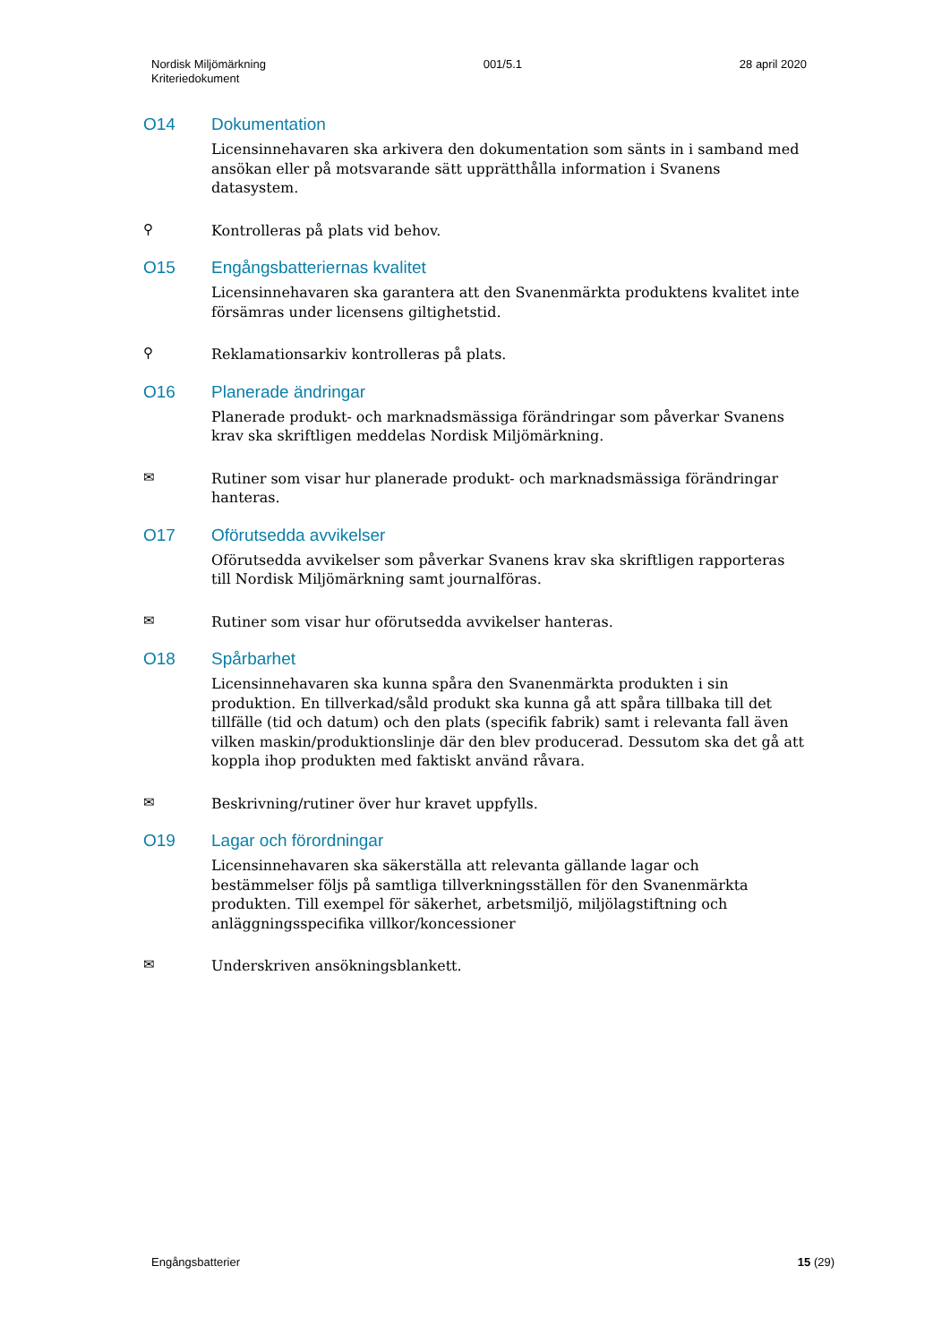Nordisk Miljömärkning
Kriteriedokument
001/5.1 28 april 2020
O14 Dokumentation
Licensinnehavaren ska arkivera den dokumentation som sänts in i samband med ansökan eller på motsvarande sätt upprätthålla information i Svanens datasystem.
⚲
Kontrolleras på plats vid behov.
O15 Engångsbatteriernas kvalitet
Licensinnehavaren ska garantera att den Svanenmärkta produktens kvalitet inte försämras under licensens giltighetstid.
⚲
Reklamationsarkiv kontrolleras på plats.
O16 Planerade ändringar
Planerade produkt- och marknadsmässiga förändringar som påverkar Svanens krav ska skriftligen meddelas Nordisk Miljömärkning.
✉
Rutiner som visar hur planerade produkt- och marknadsmässiga förändringar hanteras.
O17 Oförutsedda avvikelser
Oförutsedda avvikelser som påverkar Svanens krav ska skriftligen rapporteras till Nordisk Miljömärkning samt journalföras.
✉
Rutiner som visar hur oförutsedda avvikelser hanteras.
O18 Spårbarhet
Licensinnehavaren ska kunna spåra den Svanenmärkta produkten i sin produktion. En tillverkad/såld produkt ska kunna gå att spåra tillbaka till det tillfälle (tid och datum) och den plats (specifik fabrik) samt i relevanta fall även vilken maskin/produktionslinje där den blev producerad. Dessutom ska det gå att koppla ihop produkten med faktiskt använd råvara.
✉
Beskrivning/rutiner över hur kravet uppfylls.
O19 Lagar och förordningar
Licensinnehavaren ska säkerställa att relevanta gällande lagar och bestämmelser följs på samtliga tillverkningsställen för den Svanenmärkta produkten. Till exempel för säkerhet, arbetsmiljö, miljölagstiftning och anläggningsspecifika villkor/koncessioner
✉
Underskriven ansökningsblankett.
Engångsbatterier 15 (29)